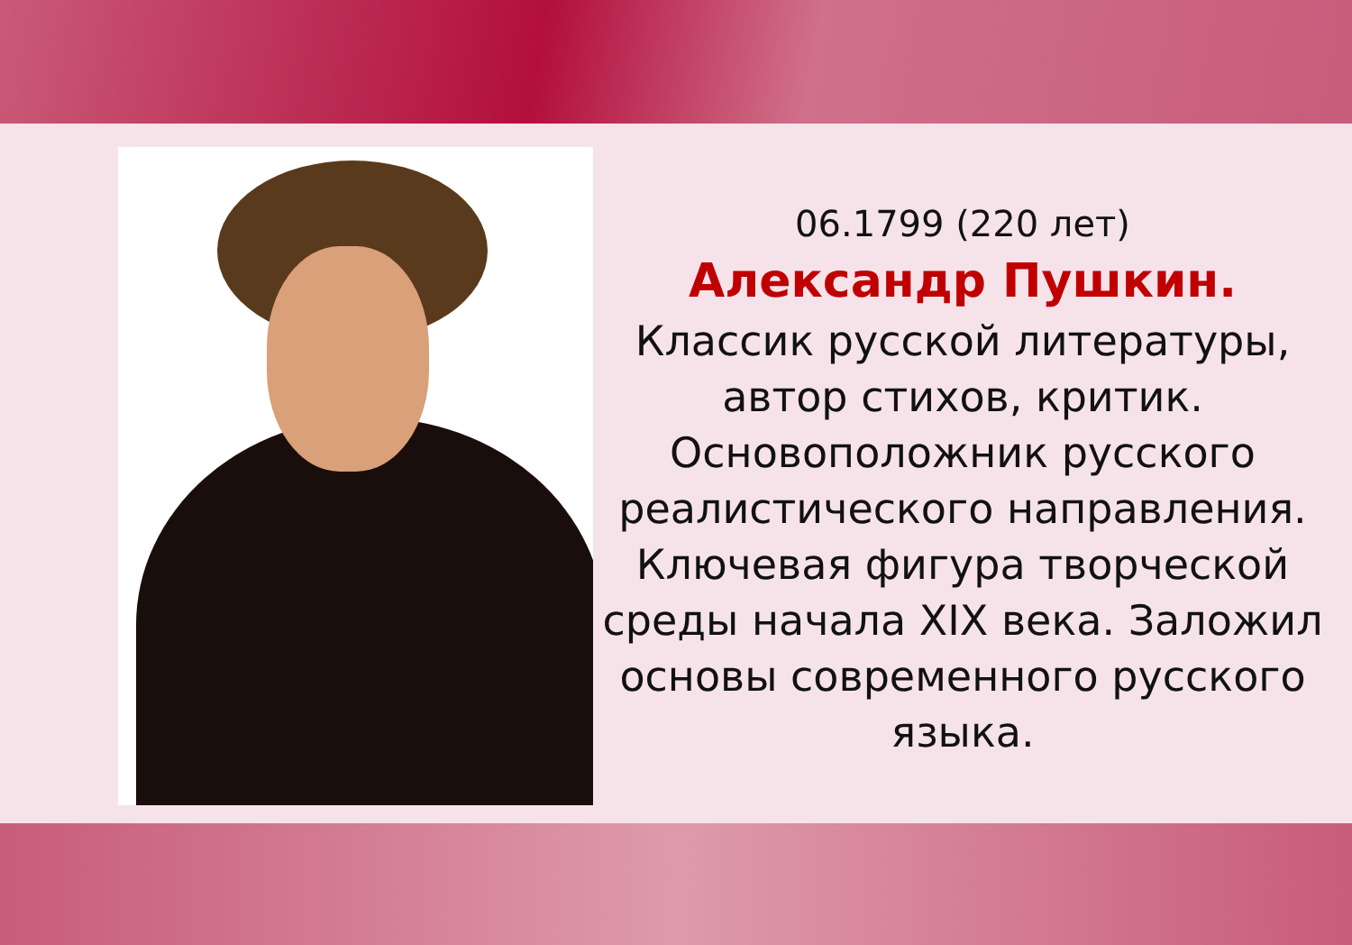06.1799 (220 лет)
Александр Пушкин.
Классик русской литературы, автор стихов, критик. Основоположник русского реалистического направления. Ключевая фигура творческой среды начала XIX века. Заложил основы современного русского языка.